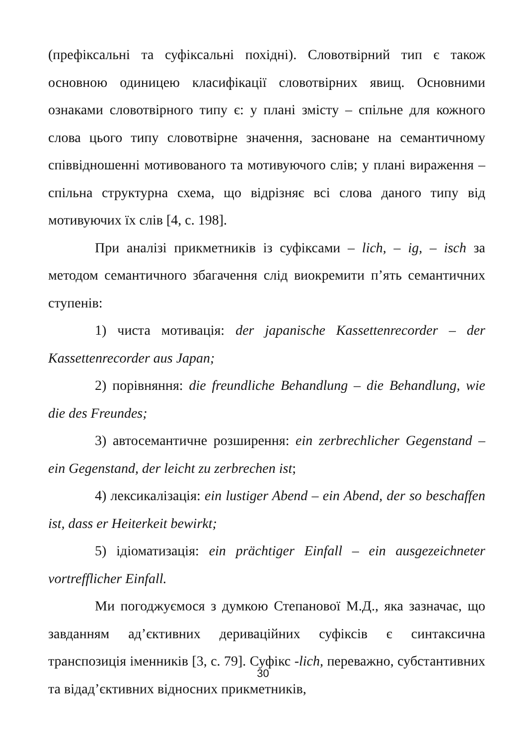(префіксальні та суфіксальні похідні). Словотвірний тип є також основною одиницею класифікації словотвірних явищ. Основними ознаками словотвірного типу є: у плані змісту – спільне для кожного слова цього типу словотвірне значення, засноване на семантичному співвідношенні мотивованого та мотивуючого слів; у плані вираження – спільна структурна схема, що відрізняє всі слова даного типу від мотивуючих їх слів [4, с. 198].
При аналізі прикметників із суфіксами – lich, – ig, – isch за методом семантичного збагачення слід виокремити п’ять семантичних ступенів:
1) чиста мотивація: der japanische Kassettenrecorder – der Kassettenrecorder aus Japan;
2) порівняння: die freundliche Behandlung – die Behandlung, wie die des Freundes;
3) автосемантичне розширення: ein zerbrechlicher Gegenstand – ein Gegenstand, der leicht zu zerbrechen ist;
4) лексикалізація: ein lustiger Abend – ein Abend, der so beschaffen ist, dass er Heiterkeit bewirkt;
5) ідіоматизація: ein prächtiger Einfall – ein ausgezeichneter vortrefflicher Einfall.
Ми погоджуємося з думкою Степанової М.Д., яка зазначає, що завданням ад’єктивних дериваційних суфіксів є синтаксична транспозиція іменників [3, с. 79]. Суфікс -lich, переважно, субстантивних та відад’єктивних відносних прикметників,
30